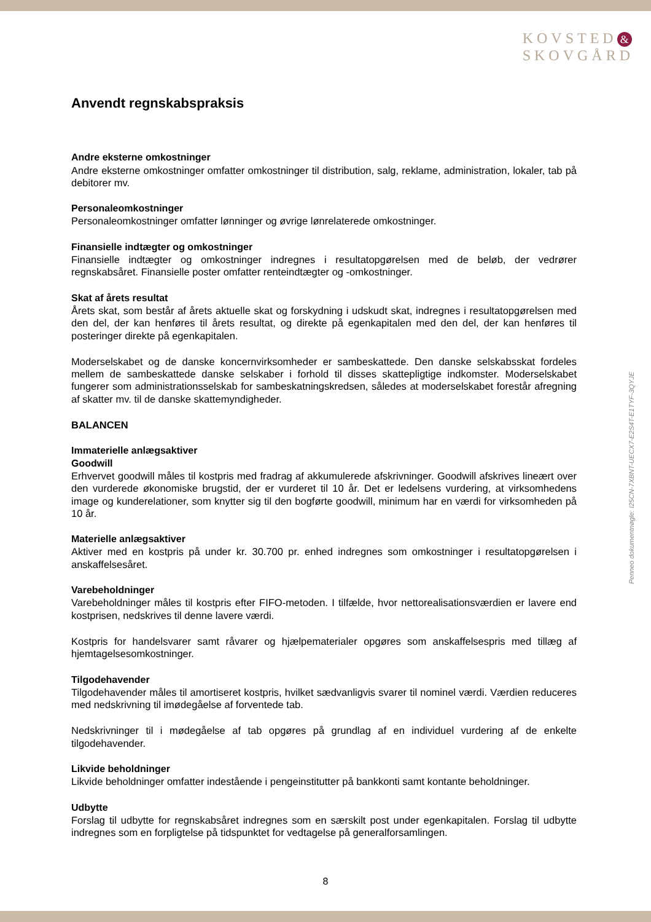KOVSTED &
SKOVGÅRD
Anvendt regnskabspraksis
Andre eksterne omkostninger
Andre eksterne omkostninger omfatter omkostninger til distribution, salg, reklame, administration, lokaler, tab på debitorer mv.
Personaleomkostninger
Personaleomkostninger omfatter lønninger og øvrige lønrelaterede omkostninger.
Finansielle indtægter og omkostninger
Finansielle indtægter og omkostninger indregnes i resultatopgørelsen med de beløb, der vedrører regnskabsåret. Finansielle poster omfatter renteindtægter og -omkostninger.
Skat af årets resultat
Årets skat, som består af årets aktuelle skat og forskydning i udskudt skat, indregnes i resultatopgørelsen med den del, der kan henføres til årets resultat, og direkte på egenkapitalen med den del, der kan henføres til posteringer direkte på egenkapitalen.
Moderselskabet og de danske koncernvirksomheder er sambeskattede. Den danske selskabsskat fordeles mellem de sambeskattede danske selskaber i forhold til disses skattepligtige indkomster. Moderselskabet fungerer som administrationsselskab for sambeskatningskredsen, således at moderselskabet forestår afregning af skatter mv. til de danske skattemyndigheder.
BALANCEN
Immaterielle anlægsaktiver
Goodwill
Erhvervet goodwill måles til kostpris med fradrag af akkumulerede afskrivninger. Goodwill afskrives lineært over den vurderede økonomiske brugstid, der er vurderet til 10 år. Det er ledelsens vurdering, at virksomhedens image og kunderelationer, som knytter sig til den bogførte goodwill, minimum har en værdi for virksomheden på 10 år.
Materielle anlægsaktiver
Aktiver med en kostpris på under kr. 30.700 pr. enhed indregnes som omkostninger i resultatopgørelsen i anskaffelsesåret.
Varebeholdninger
Varebeholdninger måles til kostpris efter FIFO-metoden. I tilfælde, hvor nettorealisationsværdien er lavere end kostprisen, nedskrives til denne lavere værdi.
Kostpris for handelsvarer samt råvarer og hjælpematerialer opgøres som anskaffelsespris med tillæg af hjemtagelsesomkostninger.
Tilgodehavender
Tilgodehavender måles til amortiseret kostpris, hvilket sædvanligvis svarer til nominel værdi. Værdien reduceres med nedskrivning til imødegåelse af forventede tab.
Nedskrivninger til i mødegåelse af tab opgøres på grundlag af en individuel vurdering af de enkelte tilgodehavender.
Likvide beholdninger
Likvide beholdninger omfatter indestående i pengeinstitutter på bankkonti samt kontante beholdninger.
Udbytte
Forslag til udbytte for regnskabsåret indregnes som en særskilt post under egenkapitalen. Forslag til udbytte indregnes som en forpligtelse på tidspunktet for vedtagelse på generalforsamlingen.
Penneo dokumentnøgle: I25CN-7XBNT-UECX7-E2S4T-E1TYF-3QYJE
8